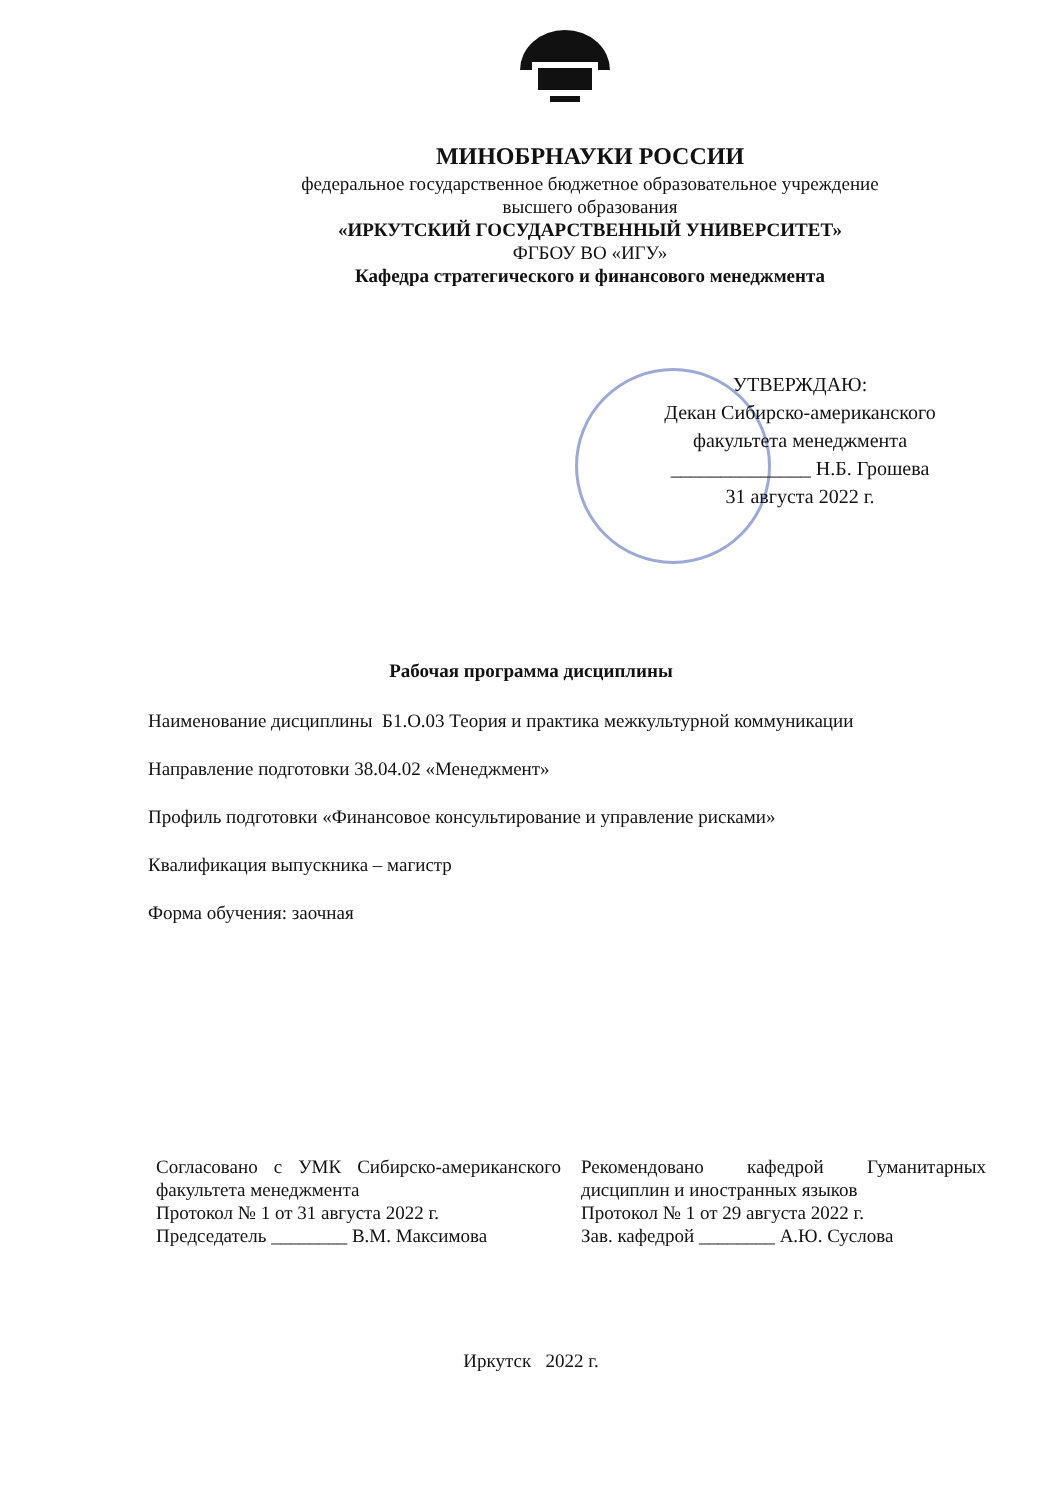МИНОБРНАУКИ РОССИИ
федеральное государственное бюджетное образовательное учреждение
высшего образования
«ИРКУТСКИЙ ГОСУДАРСТВЕННЫЙ УНИВЕРСИТЕТ»
ФГБОУ ВО «ИГУ»
Кафедра стратегического и финансового менеджмента
УТВЕРЖДАЮ:
Декан Сибирско-американского
факультета менеджмента
______________ Н.Б. Грошева
31 августа 2022 г.
Рабочая программа дисциплины
Наименование дисциплины Б1.О.03 Теория и практика межкультурной коммуникации
Направление подготовки 38.04.02 «Менеджмент»
Профиль подготовки «Финансовое консультирование и управление рисками»
Квалификация выпускника – магистр
Форма обучения: заочная
Согласовано с УМК Сибирско-американского факультета менеджмента
Протокол № 1 от 31 августа 2022 г.
Председатель ________ В.М. Максимова
Рекомендовано кафедрой Гуманитарных дисциплин и иностранных языков
Протокол № 1 от 29 августа 2022 г.
Зав. кафедрой ________ А.Ю. Суслова
Иркутск 2022 г.